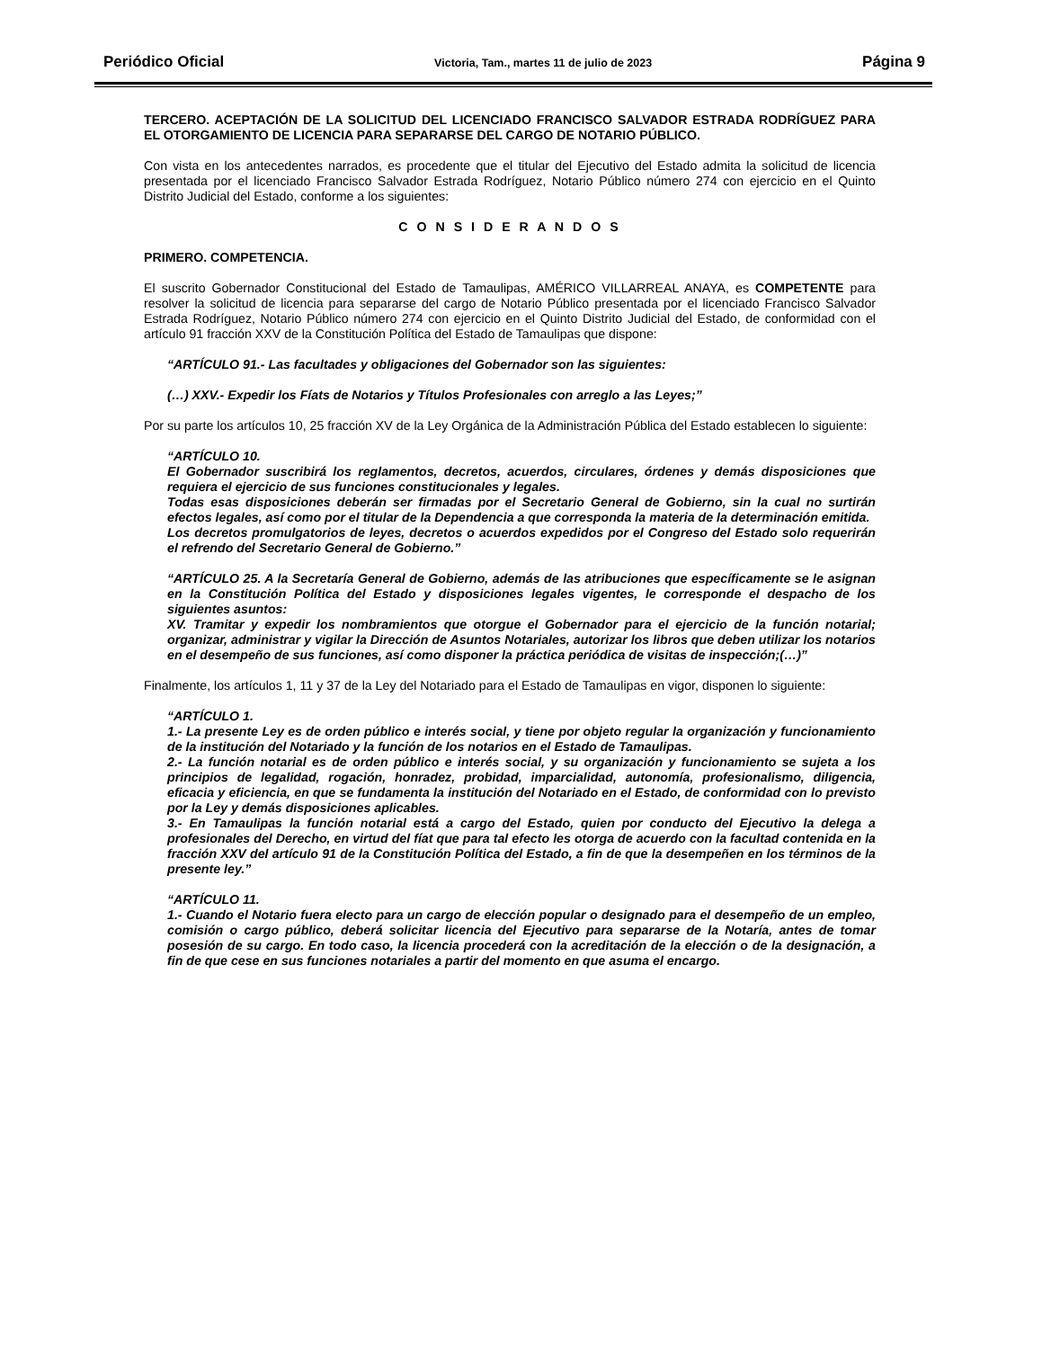Periódico Oficial Victoria, Tam., martes 11 de julio de 2023 Página 9
TERCERO. ACEPTACIÓN DE LA SOLICITUD DEL LICENCIADO FRANCISCO SALVADOR ESTRADA RODRÍGUEZ PARA EL OTORGAMIENTO DE LICENCIA PARA SEPARARSE DEL CARGO DE NOTARIO PÚBLICO.
Con vista en los antecedentes narrados, es procedente que el titular del Ejecutivo del Estado admita la solicitud de licencia presentada por el licenciado Francisco Salvador Estrada Rodríguez, Notario Público número 274 con ejercicio en el Quinto Distrito Judicial del Estado, conforme a los siguientes:
C O N S I D E R A N D O S
PRIMERO. COMPETENCIA.
El suscrito Gobernador Constitucional del Estado de Tamaulipas, AMÉRICO VILLARREAL ANAYA, es COMPETENTE para resolver la solicitud de licencia para separarse del cargo de Notario Público presentada por el licenciado Francisco Salvador Estrada Rodríguez, Notario Público número 274 con ejercicio en el Quinto Distrito Judicial del Estado, de conformidad con el artículo 91 fracción XXV de la Constitución Política del Estado de Tamaulipas que dispone:
“ARTÍCULO 91.- Las facultades y obligaciones del Gobernador son las siguientes:
(…) XXV.- Expedir los Fíats de Notarios y Títulos Profesionales con arreglo a las Leyes;”
Por su parte los artículos 10, 25 fracción XV de la Ley Orgánica de la Administración Pública del Estado establecen lo siguiente:
“ARTÍCULO 10.
El Gobernador suscribirá los reglamentos, decretos, acuerdos, circulares, órdenes y demás disposiciones que requiera el ejercicio de sus funciones constitucionales y legales.
Todas esas disposiciones deberán ser firmadas por el Secretario General de Gobierno, sin la cual no surtirán efectos legales, así como por el titular de la Dependencia a que corresponda la materia de la determinación emitida.
Los decretos promulgatorios de leyes, decretos o acuerdos expedidos por el Congreso del Estado solo requerirán el refrendo del Secretario General de Gobierno.”
“ARTÍCULO 25. A la Secretaría General de Gobierno, además de las atribuciones que específicamente se le asignan en la Constitución Política del Estado y disposiciones legales vigentes, le corresponde el despacho de los siguientes asuntos:
XV. Tramitar y expedir los nombramientos que otorgue el Gobernador para el ejercicio de la función notarial; organizar, administrar y vigilar la Dirección de Asuntos Notariales, autorizar los libros que deben utilizar los notarios en el desempeño de sus funciones, así como disponer la práctica periódica de visitas de inspección;(…)”
Finalmente, los artículos 1, 11 y 37 de la Ley del Notariado para el Estado de Tamaulipas en vigor, disponen lo siguiente:
“ARTÍCULO 1.
1.- La presente Ley es de orden público e interés social, y tiene por objeto regular la organización y funcionamiento de la institución del Notariado y la función de los notarios en el Estado de Tamaulipas.
2.- La función notarial es de orden público e interés social, y su organización y funcionamiento se sujeta a los principios de legalidad, rogación, honradez, probidad, imparcialidad, autonomía, profesionalismo, diligencia, eficacia y eficiencia, en que se fundamenta la institución del Notariado en el Estado, de conformidad con lo previsto por la Ley y demás disposiciones aplicables.
3.- En Tamaulipas la función notarial está a cargo del Estado, quien por conducto del Ejecutivo la delega a profesionales del Derecho, en virtud del fíat que para tal efecto les otorga de acuerdo con la facultad contenida en la fracción XXV del artículo 91 de la Constitución Política del Estado, a fin de que la desempeñen en los términos de la presente ley.”
“ARTÍCULO 11.
1.- Cuando el Notario fuera electo para un cargo de elección popular o designado para el desempeño de un empleo, comisión o cargo público, deberá solicitar licencia del Ejecutivo para separarse de la Notaría, antes de tomar posesión de su cargo. En todo caso, la licencia procederá con la acreditación de la elección o de la designación, a fin de que cese en sus funciones notariales a partir del momento en que asuma el encargo.